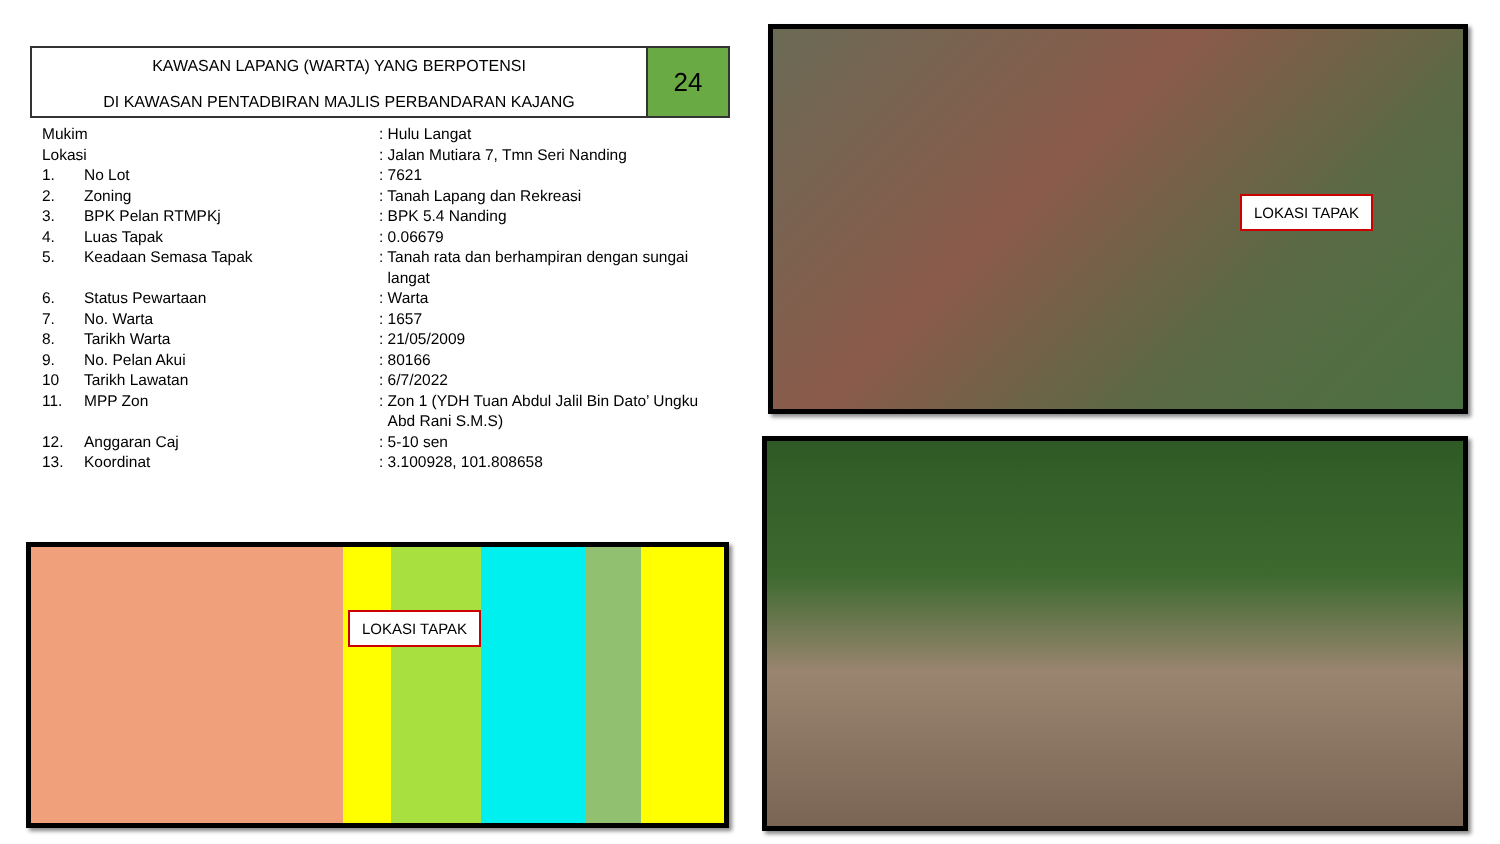KAWASAN LAPANG (WARTA) YANG BERPOTENSI
DI KAWASAN PENTADBIRAN MAJLIS PERBANDARAN KAJANG
24
| Mukim | | : Hulu Langat |
| Lokasi | | : Jalan Mutiara 7, Tmn Seri Nanding |
| 1. | No Lot | : 7621 |
| 2. | Zoning | : Tanah Lapang dan Rekreasi |
| 3. | BPK Pelan RTMPKj | : BPK 5.4 Nanding |
| 4. | Luas Tapak | : 0.06679 |
| 5. | Keadaan Semasa Tapak | : Tanah rata dan berhampiran dengan sungai langat |
| 6. | Status Pewartaan | : Warta |
| 7. | No. Warta | : 1657 |
| 8. | Tarikh Warta | : 21/05/2009 |
| 9. | No. Pelan Akui | : 80166 |
| 10 | Tarikh Lawatan | : 6/7/2022 |
| 11. | MPP Zon | : Zon 1 (YDH Tuan Abdul Jalil Bin Dato’ Ungku Abd Rani S.M.S) |
| 12. | Anggaran Caj | : 5-10 sen |
| 13. | Koordinat | : 3.100928, 101.808658 |
LOKASI TAPAK
LOKASI TAPAK